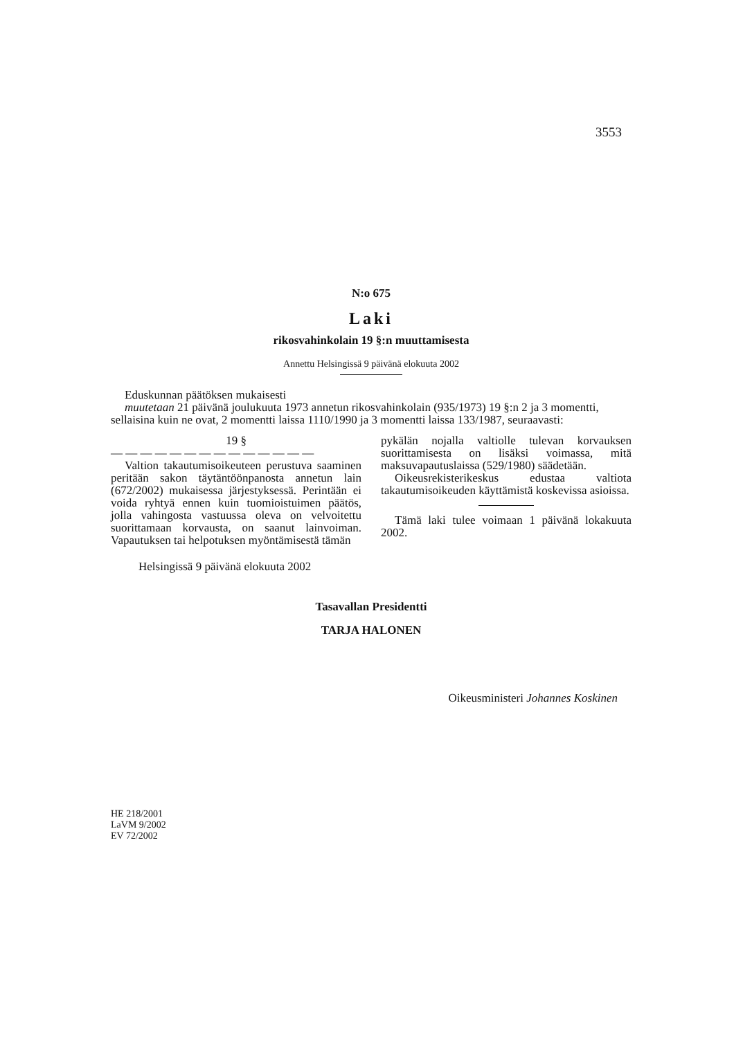3553
N:o 675
Laki
rikosvahinkolain 19 §:n muuttamisesta
Annettu Helsingissä 9 päivänä elokuuta 2002
Eduskunnan päätöksen mukaisesti
muutetaan 21 päivänä joulukuuta 1973 annetun rikosvahinkolain (935/1973) 19 §:n 2 ja 3 momentti, sellaisina kuin ne ovat, 2 momentti laissa 1110/1990 ja 3 momentti laissa 133/1987, seuraavasti:
19 §
— — — — — — — — — — — — — —
Valtion takautumisoikeuteen perustuva saaminen peritään sakon täytäntöönpanosta annetun lain (672/2002) mukaisessa järjestyksessä. Perintään ei voida ryhtyä ennen kuin tuomioistuimen päätös, jolla vahingosta vastuussa oleva on velvoitettu suorittamaan korvausta, on saanut lainvoiman. Vapautuksen tai helpotuksen myöntämisestä tämän
pykälän nojalla valtiolle tulevan korvauksen suorittamisesta on lisäksi voimassa, mitä maksuvapautuslaissa (529/1980) säädetään.
Oikeusrekisterikeskus edustaa valtiota takautumisoikeuden käyttämistä koskevissa asioissa.
Tämä laki tulee voimaan 1 päivänä lokakuuta 2002.
Helsingissä 9 päivänä elokuuta 2002
Tasavallan Presidentti
TARJA HALONEN
Oikeusministeri Johannes Koskinen
HE 218/2001
LaVM 9/2002
EV 72/2002